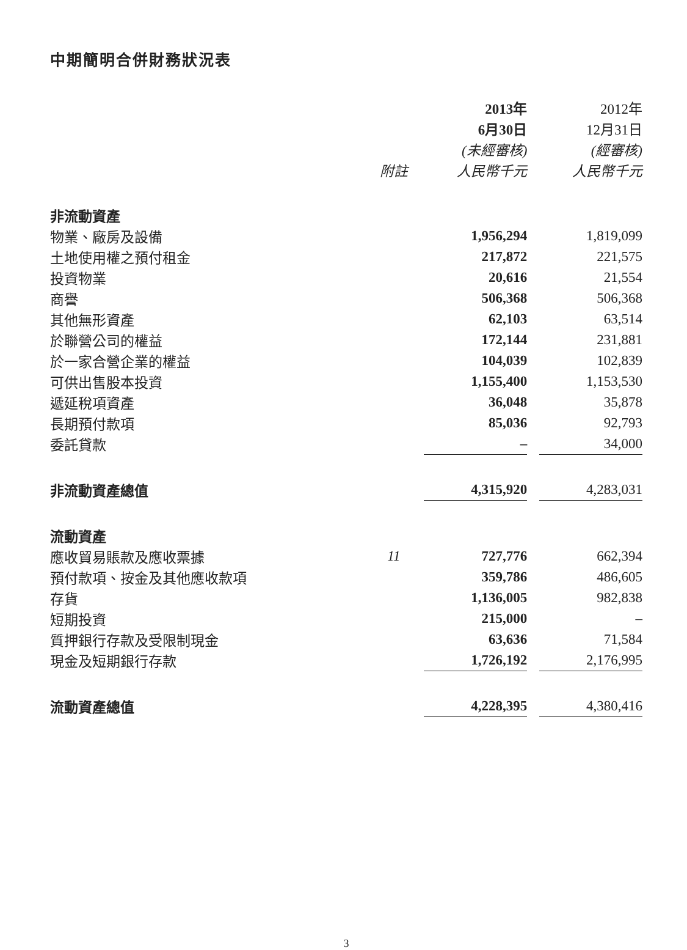中期簡明合併財務狀況表
| | | 2013年 | | 2012年 |
| --- | --- | --- | --- | --- |
| | | 6月30日 | | 12月31日 |
| | | (未經審核) | | (經審核) |
| | 附註 | 人民幣千元 | | 人民幣千元 |
| 非流動資產 | | | | |
| 物業、廠房及設備 | | 1,956,294 | | 1,819,099 |
| 土地使用權之預付租金 | | 217,872 | | 221,575 |
| 投資物業 | | 20,616 | | 21,554 |
| 商譽 | | 506,368 | | 506,368 |
| 其他無形資產 | | 62,103 | | 63,514 |
| 於聯營公司的權益 | | 172,144 | | 231,881 |
| 於一家合營企業的權益 | | 104,039 | | 102,839 |
| 可供出售股本投資 | | 1,155,400 | | 1,153,530 |
| 遞延稅項資產 | | 36,048 | | 35,878 |
| 長期預付款項 | | 85,036 | | 92,793 |
| 委託貸款 | | – | | 34,000 |
| 非流動資產總值 | | 4,315,920 | | 4,283,031 |
| 流動資產 | | | | |
| 應收貿易賬款及應收票據 | 11 | 727,776 | | 662,394 |
| 預付款項、按金及其他應收款項 | | 359,786 | | 486,605 |
| 存貨 | | 1,136,005 | | 982,838 |
| 短期投資 | | 215,000 | | – |
| 質押銀行存款及受限制現金 | | 63,636 | | 71,584 |
| 現金及短期銀行存款 | | 1,726,192 | | 2,176,995 |
| 流動資產總值 | | 4,228,395 | | 4,380,416 |
3